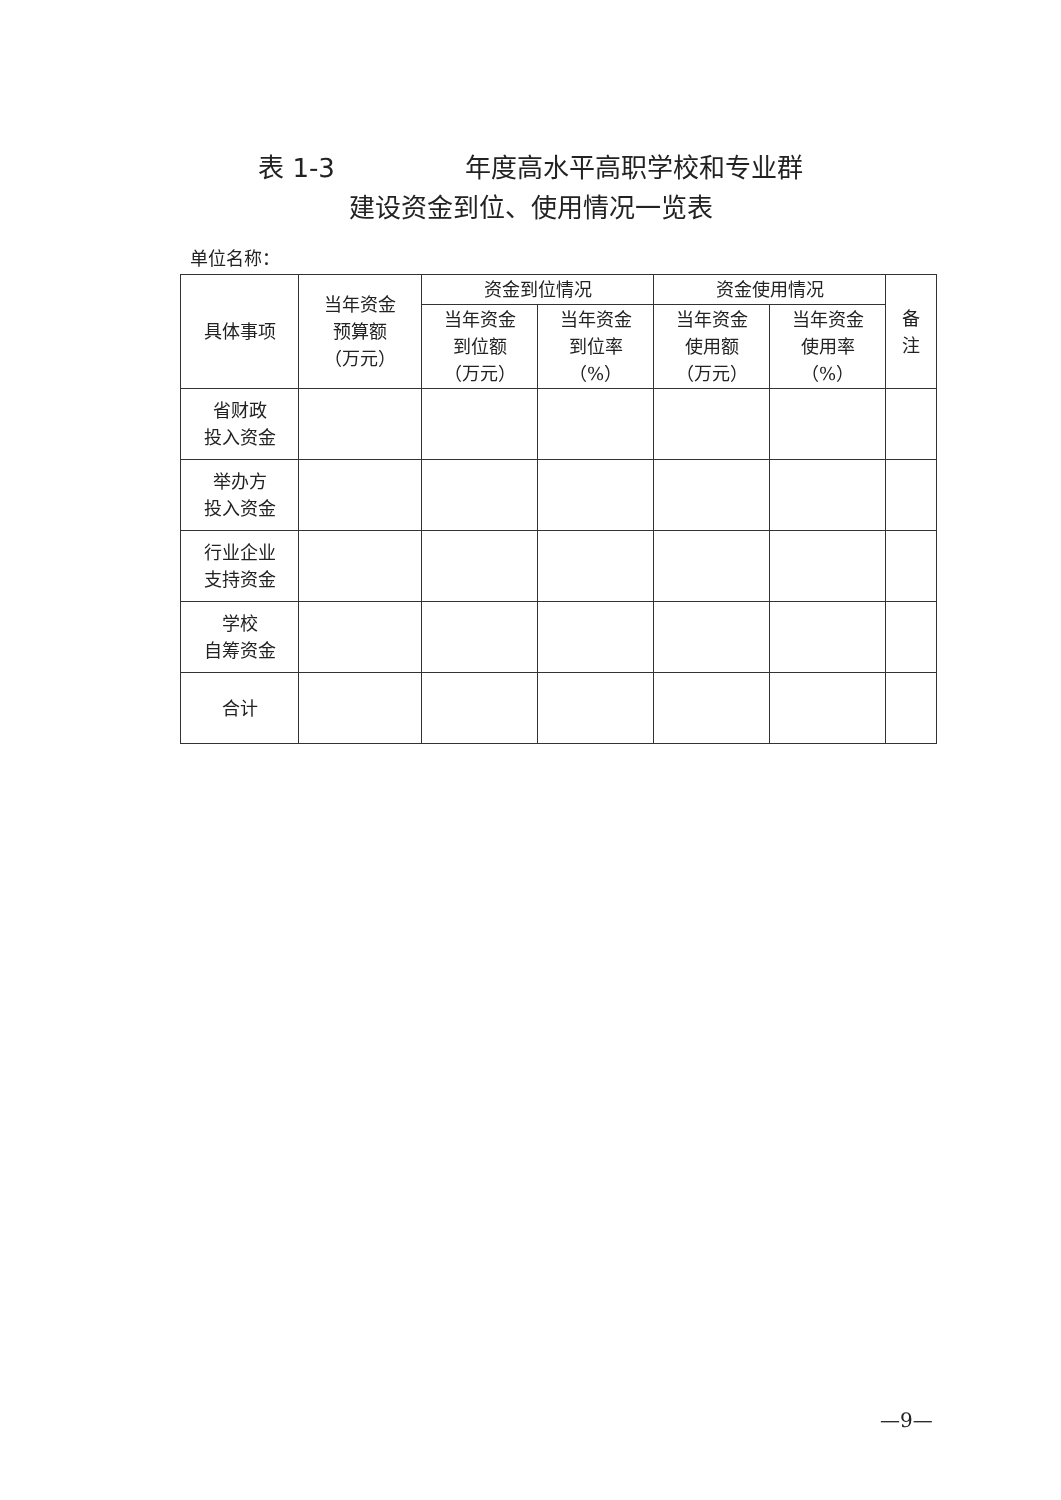表 1-3　　　　　年度高水平高职学校和专业群
建设资金到位、使用情况一览表
单位名称：
| 具体事项 | 当年资金 预算额 （万元） | 资金到位情况 | | 资金使用情况 | | 备 注 |
| --- | --- | --- | --- | --- | --- | --- |
| | | 当年资金 到位额 （万元） | 当年资金 到位率 （%） | 当年资金 使用额 （万元） | 当年资金 使用率 （%） | |
| 省财政 投入资金 | | | | | | |
| 举办方 投入资金 | | | | | | |
| 行业企业 支持资金 | | | | | | |
| 学校 自筹资金 | | | | | | |
| 合计 | | | | | | |
—9—